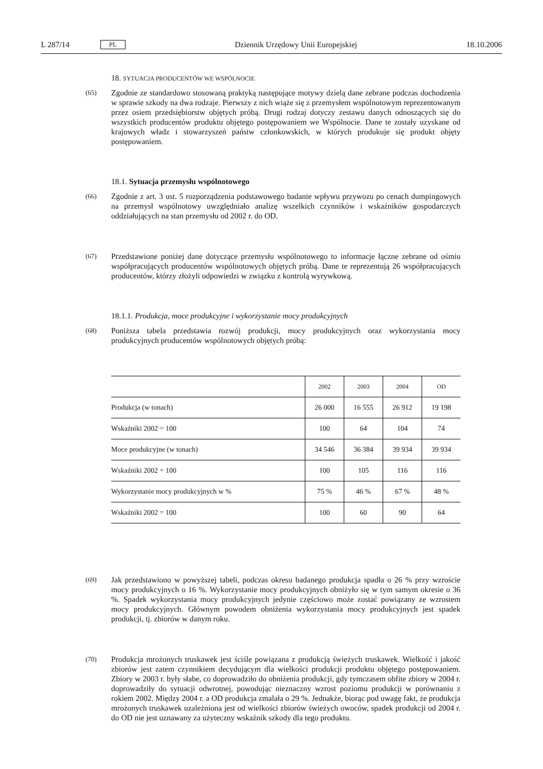L 287/14 PL Dziennik Urzędowy Unii Europejskiej 18.10.2006
18. SYTUACJA PRODUCENTÓW WE WSPÓLNOCIE
(65)
Zgodnie ze standardowo stosowaną praktyką następujące motywy dzielą dane zebrane podczas dochodzenia w sprawie szkody na dwa rodzaje. Pierwszy z nich wiąże się z przemysłem wspólnotowym reprezentowanym przez osiem przedsiębiorstw objętych próbą. Drugi rodzaj dotyczy zestawu danych odnoszących się do wszystkich producentów produktu objętego postępowaniem we Wspólnocie. Dane te zostały uzyskane od krajowych władz i stowarzyszeń państw członkowskich, w których produkuje się produkt objęty postępowaniem.
18.1. Sytuacja przemysłu wspólnotowego
(66)
Zgodnie z art. 3 ust. 5 rozporządzenia podstawowego badanie wpływu przywozu po cenach dumpingowych na przemysł wspólnotowy uwzględniało analizę wszelkich czynników i wskaźników gospodarczych oddziałujących na stan przemysłu od 2002 r. do OD.
(67)
Przedstawione poniżej dane dotyczące przemysłu wspólnotowego to informacje łączne zebrane od ośmiu współpracujących producentów wspólnotowych objętych próbą. Dane te reprezentują 26 współpracujących producentów, którzy złożyli odpowiedzi w związku z kontrolą wyrywkową.
18.1.1. Produkcja, moce produkcyjne i wykorzystanie mocy produkcyjnych
(68)
Poniższa tabela przedstawia rozwój produkcji, mocy produkcyjnych oraz wykorzystania mocy produkcyjnych producentów wspólnotowych objętych próbą:
| | 2002 | 2003 | 2004 | OD |
| --- | --- | --- | --- | --- |
| Produkcja (w tonach) | 26 000 | 16 555 | 26 912 | 19 198 |
| Wskaźniki 2002 = 100 | 100 | 64 | 104 | 74 |
| Moce produkcyjne (w tonach) | 34 546 | 36 384 | 39 934 | 39 934 |
| Wskaźniki 2002 = 100 | 100 | 105 | 116 | 116 |
| Wykorzystanie mocy produkcyjnych w % | 75 % | 46 % | 67 % | 48 % |
| Wskaźniki 2002 = 100 | 100 | 60 | 90 | 64 |
(69)
Jak przedstawiono w powyższej tabeli, podczas okresu badanego produkcja spadła o 26 % przy wzroście mocy produkcyjnych o 16 %. Wykorzystanie mocy produkcyjnych obniżyło się w tym samym okresie o 36 %. Spadek wykorzystania mocy produkcyjnych jedynie częściowo może zostać powiązany ze wzrostem mocy produkcyjnych. Głównym powodem obniżenia wykorzystania mocy produkcyjnych jest spadek produkcji, tj. zbiorów w danym roku.
(70)
Produkcja mrożonych truskawek jest ściśle powiązana z produkcją świeżych truskawek. Wielkość i jakość zbiorów jest zatem czynnikiem decydującym dla wielkości produkcji produktu objętego postępowaniem. Zbiory w 2003 r. były słabe, co doprowadziło do obniżenia produkcji, gdy tymczasem obfite zbiory w 2004 r. doprowadziły do sytuacji odwrotnej, powodując nieznaczny wzrost poziomu produkcji w porównaniu z rokiem 2002. Między 2004 r. a OD produkcja zmalała o 29 %. Jednakże, biorąc pod uwagę fakt, że produkcja mrożonych truskawek uzależniona jest od wielkości zbiorów świeżych owoców, spadek produkcji od 2004 r. do OD nie jest uznawany za użyteczny wskaźnik szkody dla tego produktu.